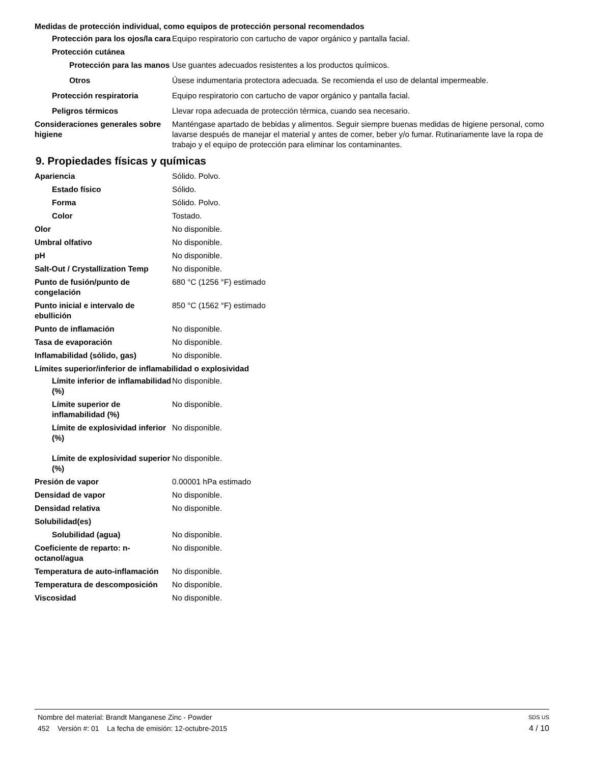Medidas de protección individual, como equipos de protección personal recomendados
Protección para los ojos/la cara
Equipo respiratorio con cartucho de vapor orgánico y pantalla facial.
Protección cutánea
Protección para las manos
Use guantes adecuados resistentes a los productos químicos.
Otros Úsese indumentaria protectora adecuada. Se recomienda el uso de delantal impermeable.
Protección respiratoria Equipo respiratorio con cartucho de vapor orgánico y pantalla facial.
Peligros térmicos Llevar ropa adecuada de protección térmica, cuando sea necesario.
Consideraciones generales sobre higiene
Manténgase apartado de bebidas y alimentos. Seguir siempre buenas medidas de higiene personal, como lavarse después de manejar el material y antes de comer, beber y/o fumar. Rutinariamente lave la ropa de trabajo y el equipo de protección para eliminar los contaminantes.
9. Propiedades físicas y químicas
Apariencia Sólido. Polvo.
Estado físico Sólido.
Forma Sólido. Polvo.
Color Tostado.
Olor No disponible.
Umbral olfativo No disponible.
pH No disponible.
Salt-Out / Crystallization Temp
No disponible.
Punto de fusión/punto de congelación
680 °C (1256 °F) estimado
Punto inicial e intervalo de ebullición
850 °C (1562 °F) estimado
Punto de inflamación No disponible.
Tasa de evaporación No disponible.
Inflamabilidad (sólido, gas) No disponible.
Límites superior/inferior de inflamabilidad o explosividad
Límite inferior de inflamabilidad (%)
No disponible.
Límite superior de inflamabilidad (%)
No disponible.
Límite de explosividad inferior
(%)
No disponible.
Límite de explosividad superior
(%)
No disponible.
Presión de vapor 0.00001 hPa estimado
Densidad de vapor No disponible.
Densidad relativa No disponible.
Solubilidad(es)
Solubilidad (agua) No disponible.
Coeficiente de reparto: n-octanol/agua
No disponible.
Temperatura de auto-inflamación
No disponible.
Temperatura de descomposición No disponible.
Viscosidad No disponible.
Nombre del material: Brandt Manganese Zinc - Powder SDS US
452 Versión #: 01 La fecha de emisión: 12-octubre-2015 4 / 10